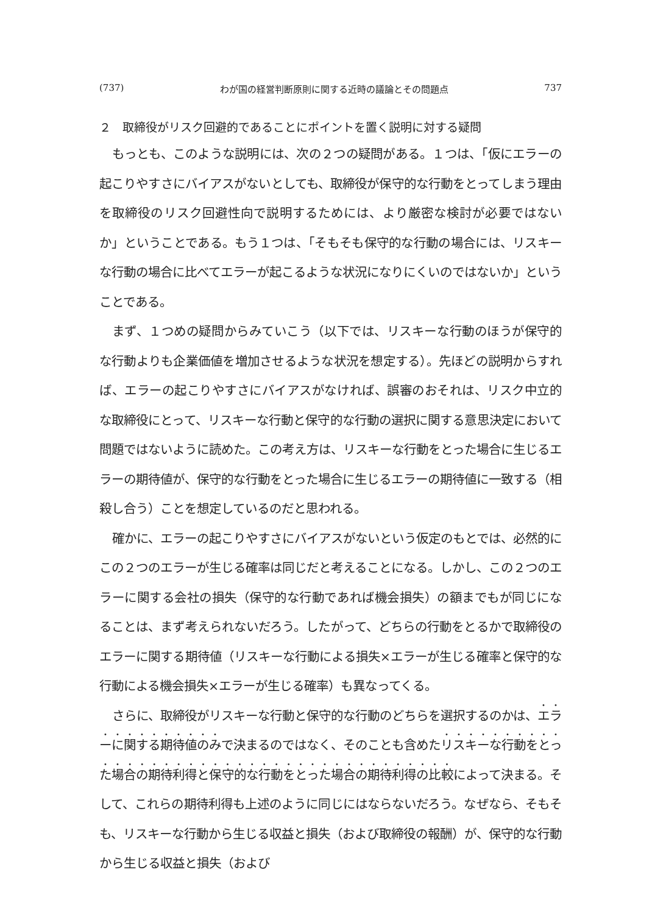(737) わが国の経営判断原則に関する近時の議論とその問題点 737
２　取締役がリスク回避的であることにポイントを置く説明に対する疑問
もっとも、このような説明には、次の２つの疑問がある。１つは、「仮にエラーの起こりやすさにバイアスがないとしても、取締役が保守的な行動をとってしまう理由を取締役のリスク回避性向で説明するためには、より厳密な検討が必要ではないか」ということである。もう１つは、「そもそも保守的な行動の場合には、リスキーな行動の場合に比べてエラーが起こるような状況になりにくいのではないか」ということである。
まず、１つめの疑問からみていこう（以下では、リスキーな行動のほうが保守的な行動よりも企業価値を増加させるような状況を想定する）。先ほどの説明からすれば、エラーの起こりやすさにバイアスがなければ、誤審のおそれは、リスク中立的な取締役にとって、リスキーな行動と保守的な行動の選択に関する意思決定において問題ではないように読めた。この考え方は、リスキーな行動をとった場合に生じるエラーの期待値が、保守的な行動をとった場合に生じるエラーの期待値に一致する（相殺し合う）ことを想定しているのだと思われる。
確かに、エラーの起こりやすさにバイアスがないという仮定のもとでは、必然的にこの２つのエラーが生じる確率は同じだと考えることになる。しかし、この２つのエラーに関する会社の損失（保守的な行動であれば機会損失）の額までもが同じになることは、まず考えられないだろう。したがって、どちらの行動をとるかで取締役のエラーに関する期待値（リスキーな行動による損失×エラーが生じる確率と保守的な行動による機会損失×エラーが生じる確率）も異なってくる。
さらに、取締役がリスキーな行動と保守的な行動のどちらを選択するのかは、エラーに関する期待値のみで決まるのではなく、そのことも含めたリスキーな行動をとった場合の期待利得と保守的な行動をとった場合の期待利得の比較によって決まる。そして、これらの期待利得も上述のように同じにはならないだろう。なぜなら、そもそも、リスキーな行動から生じる収益と損失（および取締役の報酬）が、保守的な行動から生じる収益と損失（および